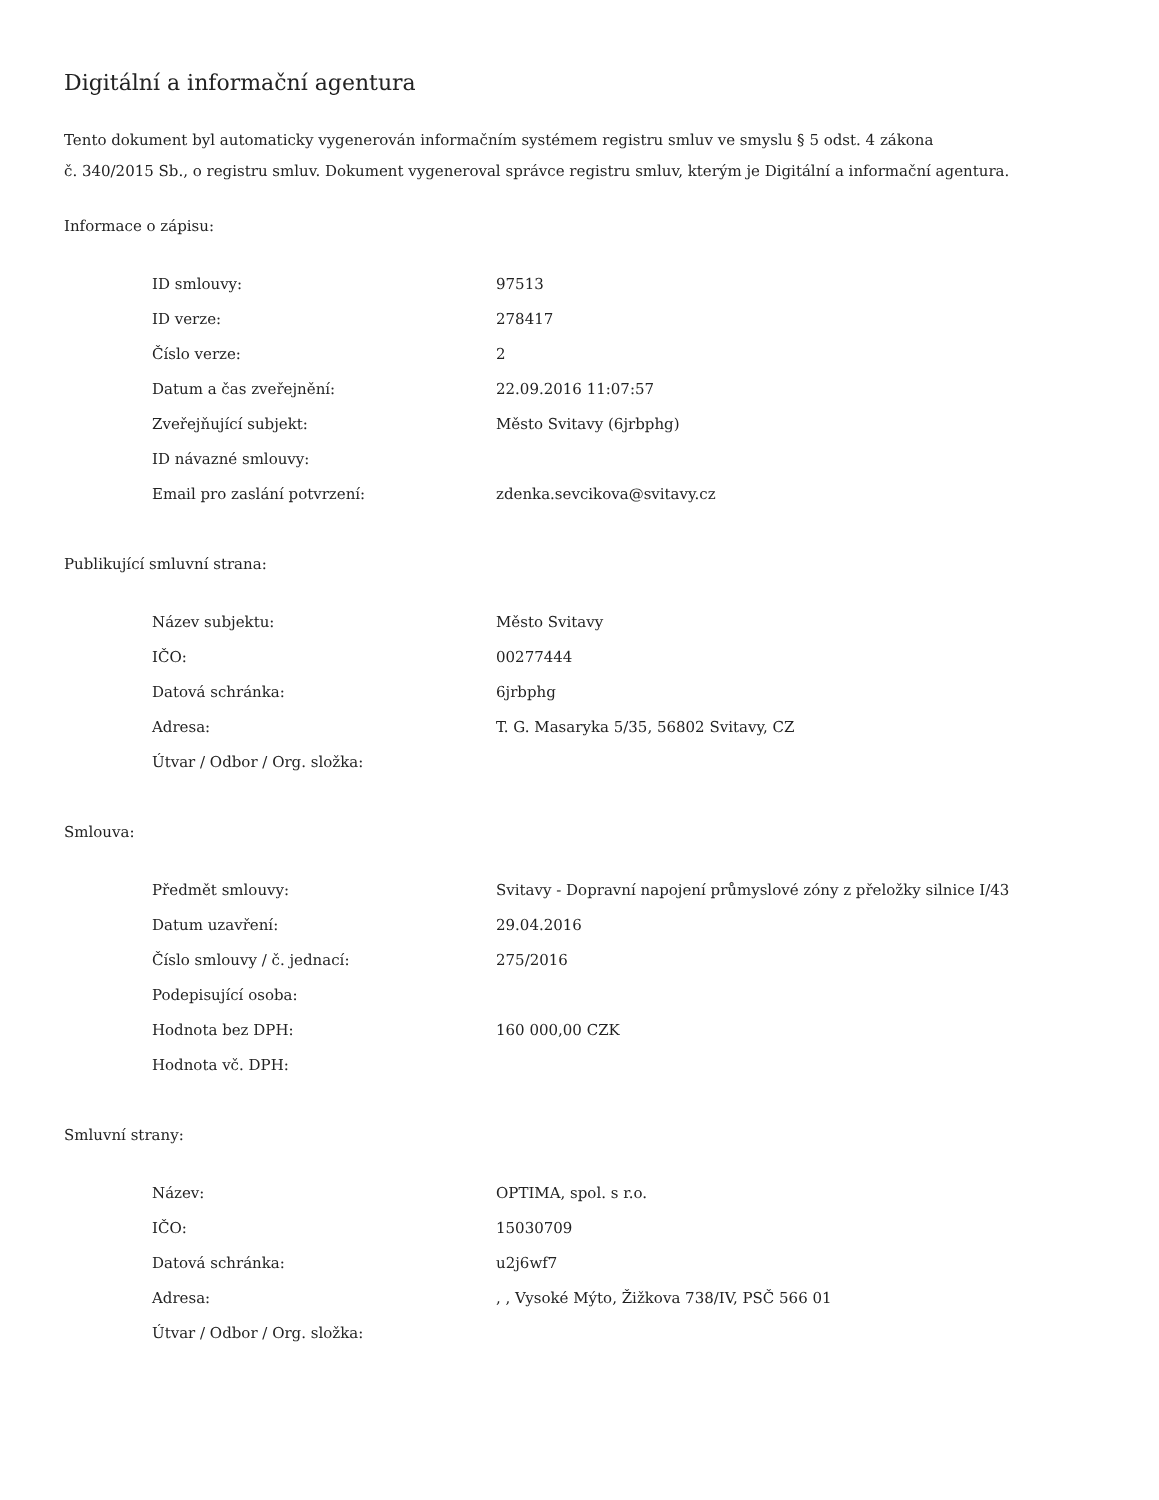Digitální a informační agentura
Tento dokument byl automaticky vygenerován informačním systémem registru smluv ve smyslu § 5 odst. 4 zákona
č. 340/2015 Sb., o registru smluv. Dokument vygeneroval správce registru smluv, kterým je Digitální a informační agentura.
Informace o zápisu:
| ID smlouvy: | 97513 |
| ID verze: | 278417 |
| Číslo verze: | 2 |
| Datum a čas zveřejnění: | 22.09.2016 11:07:57 |
| Zveřejňující subjekt: | Město Svitavy (6jrbphg) |
| ID návazné smlouvy: | |
| Email pro zaslání potvrzení: | zdenka.sevcikova@svitavy.cz |
Publikující smluvní strana:
| Název subjektu: | Město Svitavy |
| IČO: | 00277444 |
| Datová schránka: | 6jrbphg |
| Adresa: | T. G. Masaryka 5/35, 56802 Svitavy, CZ |
| Útvar / Odbor / Org. složka: | |
Smlouva:
| Předmět smlouvy: | Svitavy - Dopravní napojení průmyslové zóny z přeložky silnice I/43 |
| Datum uzavření: | 29.04.2016 |
| Číslo smlouvy / č. jednací: | 275/2016 |
| Podepisující osoba: | |
| Hodnota bez DPH: | 160 000,00 CZK |
| Hodnota vč. DPH: | |
Smluvní strany:
| Název: | OPTIMA, spol. s r.o. |
| IČO: | 15030709 |
| Datová schránka: | u2j6wf7 |
| Adresa: | , , Vysoké Mýto, Žižkova 738/IV, PSČ 566 01 |
| Útvar / Odbor / Org. složka: | |